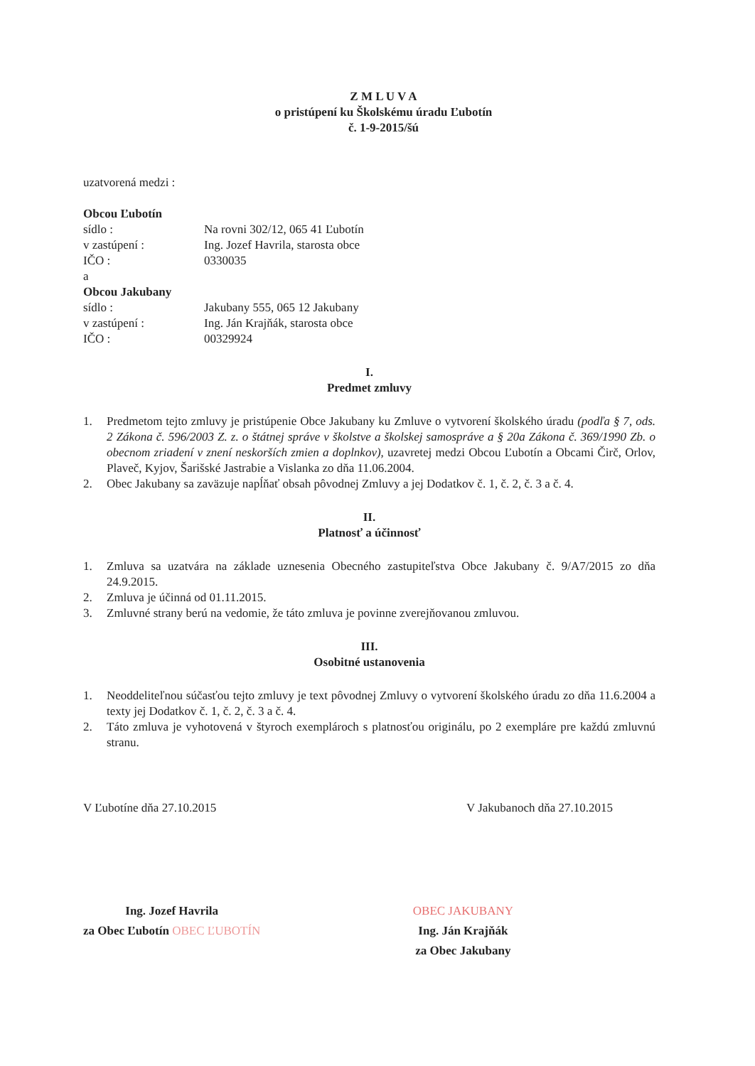Z M L U V A
o pristúpení ku Školskému úradu Ľubotín
č. 1-9-2015/šú
uzatvorená medzi :
Obcou Ľubotín
| sídlo : | Na rovni 302/12, 065 41 Ľubotín |
| v zastúpení : | Ing. Jozef Havrila, starosta obce |
| IČO : | 0330035 |
a
Obcou Jakubany
| sídlo : | Jakubany 555, 065 12 Jakubany |
| v zastúpení : | Ing. Ján Krajňák, starosta obce |
| IČO : | 00329924 |
I.
Predmet zmluvy
1. Predmetom tejto zmluvy je pristúpenie Obce Jakubany ku Zmluve o vytvorení školského úradu (podľa § 7, ods. 2 Zákona č. 596/2003 Z. z. o štátnej správe v školstve a školskej samospráve a § 20a Zákona č. 369/1990 Zb. o obecnom zriadení v znení neskorších zmien a doplnkov), uzavretej medzi Obcou Ľubotín a Obcami Čirč, Orlov, Plaveč, Kyjov, Šarišské Jastrabie a Vislanka zo dňa 11.06.2004.
2. Obec Jakubany sa zaväzuje napĺňať obsah pôvodnej Zmluvy a jej Dodatkov č. 1, č. 2, č. 3 a č. 4.
II.
Platnosť a účinnosť
1. Zmluva sa uzatvára na základe uznesenia Obecného zastupiteľstva Obce Jakubany č. 9/A7/2015 zo dňa 24.9.2015.
2. Zmluva je účinná od 01.11.2015.
3. Zmluvné strany berú na vedomie, že táto zmluva je povinne zverejňovanou zmluvou.
III.
Osobitné ustanovenia
1. Neoddeliteľnou súčasťou tejto zmluvy je text pôvodnej Zmluvy o vytvorení školského úradu zo dňa 11.6.2004 a texty jej Dodatkov č. 1, č. 2, č. 3 a č. 4.
2. Táto zmluva je vyhotovená v štyroch exemplároch s platnosťou originálu, po 2 exempláre pre každú zmluvnú stranu.
V Ľubotíne dňa 27.10.2015 V Jakubanoch dňa 27.10.2015
Ing. Jozef Havrila
za Obec Ľubotín OBEC ĽUBOTÍN
OBEC JAKUBANY
Ing. Ján Krajňák
za Obec Jakubany